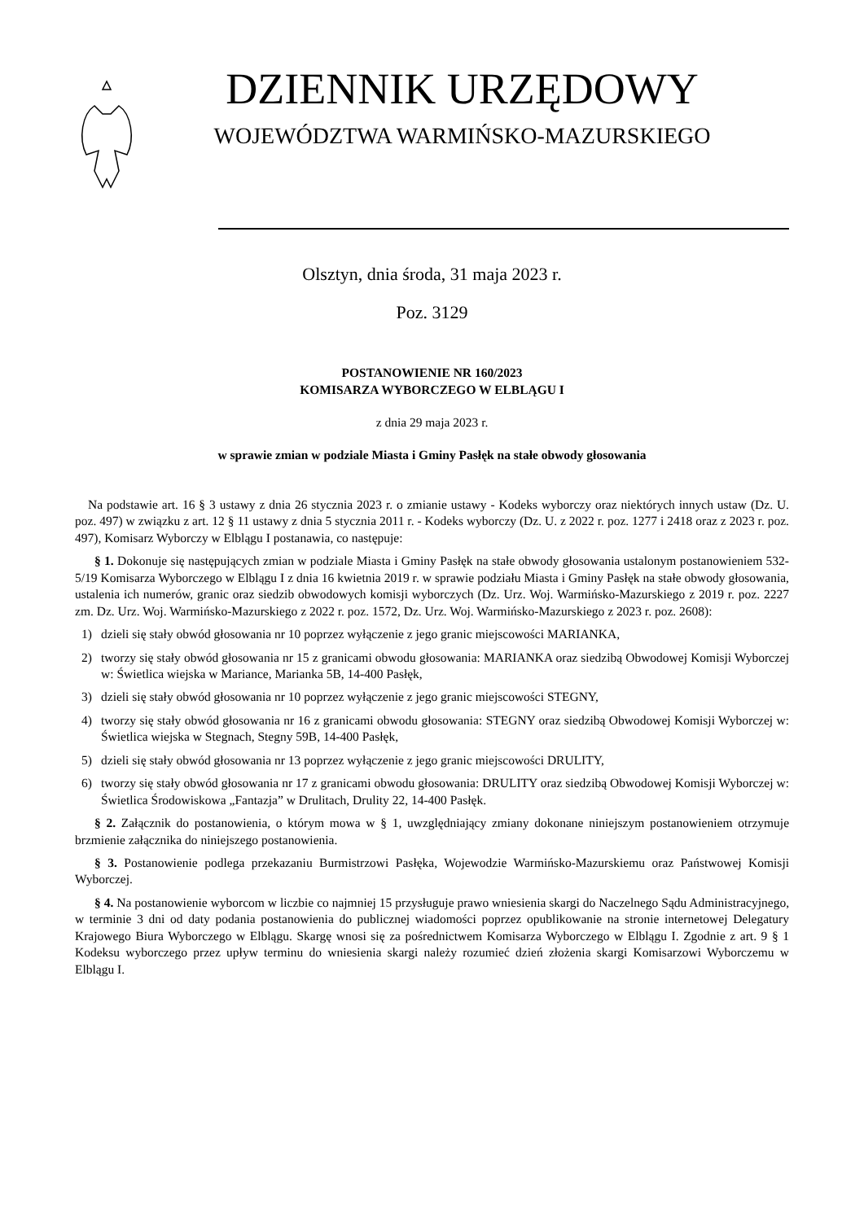DZIENNIK URZĘDOWY
WOJEWÓDZTWA WARMIŃSKO-MAZURSKIEGO
Olsztyn, dnia środa, 31 maja 2023 r.
Poz. 3129
POSTANOWIENIE NR 160/2023
KOMISARZA WYBORCZEGO W ELBLĄGU I
z dnia 29 maja 2023 r.
w sprawie zmian w podziale Miasta i Gminy Pasłęk na stałe obwody głosowania
Na podstawie art. 16 § 3 ustawy z dnia 26 stycznia 2023 r. o zmianie ustawy - Kodeks wyborczy oraz niektórych innych ustaw (Dz. U. poz. 497) w związku z art. 12 § 11 ustawy z dnia 5 stycznia 2011 r. - Kodeks wyborczy (Dz. U. z 2022 r. poz. 1277 i 2418 oraz z 2023 r. poz. 497), Komisarz Wyborczy w Elblągu I postanawia, co następuje:
§ 1. Dokonuje się następujących zmian w podziale Miasta i Gminy Pasłęk na stałe obwody głosowania ustalonym postanowieniem 532-5/19 Komisarza Wyborczego w Elblągu I z dnia 16 kwietnia 2019 r. w sprawie podziału Miasta i Gminy Pasłęk na stałe obwody głosowania, ustalenia ich numerów, granic oraz siedzib obwodowych komisji wyborczych (Dz. Urz. Woj. Warmińsko-Mazurskiego z 2019 r. poz. 2227 zm. Dz. Urz. Woj. Warmińsko-Mazurskiego z 2022 r. poz. 1572, Dz. Urz. Woj. Warmińsko-Mazurskiego z 2023 r. poz. 2608):
1) dzieli się stały obwód głosowania nr 10 poprzez wyłączenie z jego granic miejscowości MARIANKA,
2) tworzy się stały obwód głosowania nr 15 z granicami obwodu głosowania: MARIANKA oraz siedzibą Obwodowej Komisji Wyborczej w: Świetlica wiejska w Mariance, Marianka 5B, 14-400 Pasłęk,
3) dzieli się stały obwód głosowania nr 10 poprzez wyłączenie z jego granic miejscowości STEGNY,
4) tworzy się stały obwód głosowania nr 16 z granicami obwodu głosowania: STEGNY oraz siedzibą Obwodowej Komisji Wyborczej w: Świetlica wiejska w Stegnach, Stegny 59B, 14-400 Pasłęk,
5) dzieli się stały obwód głosowania nr 13 poprzez wyłączenie z jego granic miejscowości DRULITY,
6) tworzy się stały obwód głosowania nr 17 z granicami obwodu głosowania: DRULITY oraz siedzibą Obwodowej Komisji Wyborczej w: Świetlica Środowiskowa „Fantazja” w Drulitach, Drulity 22, 14-400 Pasłęk.
§ 2. Załącznik do postanowienia, o którym mowa w § 1, uwzględniający zmiany dokonane niniejszym postanowieniem otrzymuje brzmienie załącznika do niniejszego postanowienia.
§ 3. Postanowienie podlega przekazaniu Burmistrzowi Pasłęka, Wojewodzie Warmińsko-Mazurskiemu oraz Państwowej Komisji Wyborczej.
§ 4. Na postanowienie wyborcom w liczbie co najmniej 15 przysługuje prawo wniesienia skargi do Naczelnego Sądu Administracyjnego, w terminie 3 dni od daty podania postanowienia do publicznej wiadomości poprzez opublikowanie na stronie internetowej Delegatury Krajowego Biura Wyborczego w Elblągu. Skargę wnosi się za pośrednictwem Komisarza Wyborczego w Elblągu I. Zgodnie z art. 9 § 1 Kodeksu wyborczego przez upływ terminu do wniesienia skargi należy rozumieć dzień złożenia skargi Komisarzowi Wyborczemu w Elblągu I.